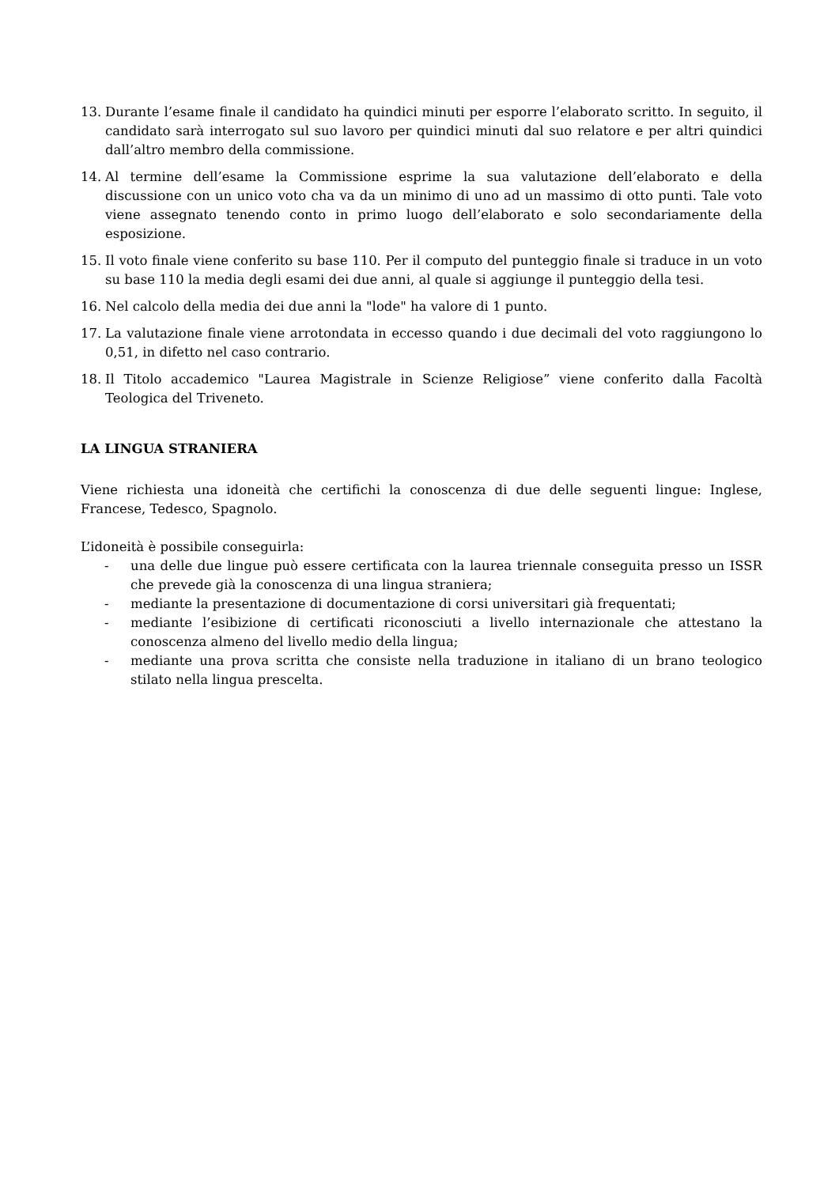13. Durante l’esame finale il candidato ha quindici minuti per esporre l’elaborato scritto. In seguito, il candidato sarà interrogato sul suo lavoro per quindici minuti dal suo relatore e per altri quindici dall’altro membro della commissione.
14. Al termine dell’esame la Commissione esprime la sua valutazione dell’elaborato e della discussione con un unico voto cha va da un minimo di uno ad un massimo di otto punti. Tale voto viene assegnato tenendo conto in primo luogo dell’elaborato e solo secondariamente della esposizione.
15. Il voto finale viene conferito su base 110. Per il computo del punteggio finale si traduce in un voto su base 110 la media degli esami dei due anni, al quale si aggiunge il punteggio della tesi.
16. Nel calcolo della media dei due anni la "lode" ha valore di 1 punto.
17. La valutazione finale viene arrotondata in eccesso quando i due decimali del voto raggiungono lo 0,51, in difetto nel caso contrario.
18. Il Titolo accademico "Laurea Magistrale in Scienze Religiose” viene conferito dalla Facoltà Teologica del Triveneto.
LA LINGUA STRANIERA
Viene richiesta una idoneità che certifichi la conoscenza di due delle seguenti lingue: Inglese, Francese, Tedesco, Spagnolo.
L’idoneità è possibile conseguirla:
- una delle due lingue può essere certificata con la laurea triennale conseguita presso un ISSR che prevede già la conoscenza di una lingua straniera;
- mediante la presentazione di documentazione di corsi universitari già frequentati;
- mediante l’esibizione di certificati riconosciuti a livello internazionale che attestano la conoscenza almeno del livello medio della lingua;
- mediante una prova scritta che consiste nella traduzione in italiano di un brano teologico stilato nella lingua prescelta.